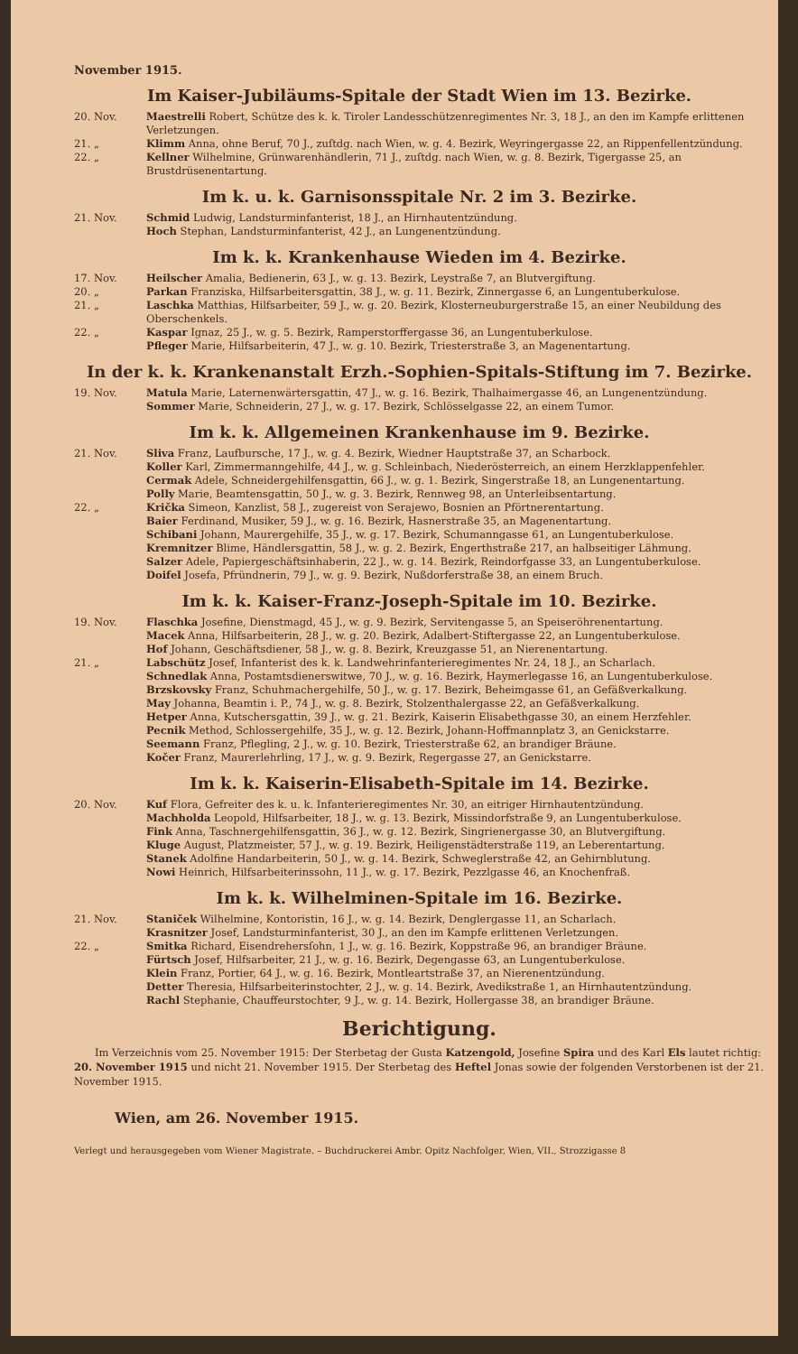November 1915.
Im Kaiser-Jubiläums-Spitale der Stadt Wien im 13. Bezirke.
20. Nov. Maestrelli Robert, Schütze des k. k. Tiroler Landesschützenregimentes Nr. 3, 18 J., an den im Kampfe erlittenen Verletzungen.
21. „ Klimm Anna, ohne Beruf, 70 J., zuſtdg. nach Wien, w. g. 4. Bezirk, Weyringergasse 22, an Rippenfellentzündung.
22. „ Kellner Wilhelmine, Grünwarenhändlerin, 71 J., zuſtdg. nach Wien, w. g. 8. Bezirk, Tigergasse 25, an Brustdrüsenentartung.
Im k. u. k. Garnisonsspitale Nr. 2 im 3. Bezirke.
21. Nov. Schmid Ludwig, Landsturminfanterist, 18 J., an Hirnhautentzündung.
Hoch Stephan, Landsturminfanterist, 42 J., an Lungenentzündung.
Im k. k. Krankenhause Wieden im 4. Bezirke.
17. Nov. Heilscher Amalia, Bedienerin, 63 J., w. g. 13. Bezirk, Leystraße 7, an Blutvergiftung.
20. „ Parkan Franziska, Hilfsarbeitersgattin, 38 J., w. g. 11. Bezirk, Zinnergasse 6, an Lungentuberkulose.
21. „ Laschka Matthias, Hilfsarbeiter, 59 J., w. g. 20. Bezirk, Klosterneuburgerstraße 15, an einer Neubildung des Oberschenkels.
22. „ Kaspar Ignaz, 25 J., w. g. 5. Bezirk, Ramperstorffergasse 36, an Lungentuberkulose.
Pfleger Marie, Hilfsarbeiterin, 47 J., w. g. 10. Bezirk, Triesterstraße 3, an Magenentartung.
In der k. k. Krankenanstalt Erzh.-Sophien-Spitals-Stiftung im 7. Bezirke.
19. Nov. Matula Marie, Laternenwärtersgattin, 47 J., w. g. 16. Bezirk, Thalhaimergasse 46, an Lungenentzündung.
Sommer Marie, Schneiderin, 27 J., w. g. 17. Bezirk, Schlösselgasse 22, an einem Tumor.
Im k. k. Allgemeinen Krankenhause im 9. Bezirke.
21. Nov. Sliva Franz, Laufbursche, 17 J., w. g. 4. Bezirk, Wiedner Hauptstraße 37, an Scharbock.
Koller Karl, Zimmermanngehilfe, 44 J., w. g. Schleinbach, Niederösterreich, an einem Herzklappenfehler.
Cermak Adele, Schneidergehilfensgattin, 66 J., w. g. 1. Bezirk, Singerstraße 18, an Lungenentartung.
Polly Marie, Beamtensgattin, 50 J., w. g. 3. Bezirk, Rennweg 98, an Unterleibsentartung.
22. „ Krička Simeon, Kanzlist, 58 J., zugereist von Serajewo, Bosnien an Pförtnerentartung.
Baier Ferdinand, Musiker, 59 J., w. g. 16. Bezirk, Hasnerstraße 35, an Magenentartung.
Schibani Johann, Maurergehilfe, 35 J., w. g. 17. Bezirk, Schumanngasse 61, an Lungentuberkulose.
Kremnitzer Blime, Händlersgattin, 58 J., w. g. 2. Bezirk, Engerthstraße 217, an halbseitiger Lähmung.
Salzer Adele, Papiergeschäftsinhaberin, 22 J., w. g. 14. Bezirk, Reindorfgasse 33, an Lungentuberkulose.
Doifel Josefa, Pfründnerin, 79 J., w. g. 9. Bezirk, Nußdorferstraße 38, an einem Bruch.
Im k. k. Kaiser-Franz-Joseph-Spitale im 10. Bezirke.
19. Nov. Flaschka Josefine, Dienstmagd, 45 J., w. g. 9. Bezirk, Servitengasse 5, an Speiseröhrenentartung.
Macek Anna, Hilfsarbeiterin, 28 J., w. g. 20. Bezirk, Adalbert-Stiftergasse 22, an Lungentuberkulose.
Hof Johann, Geschäftsdiener, 58 J., w. g. 8. Bezirk, Kreuzgasse 51, an Nierenentartung.
21. „ Labschütz Josef, Infanterist des k. k. Landwehrinfanterieregimentes Nr. 24, 18 J., an Scharlach.
Schnedlak Anna, Postamtsdienerswitwe, 70 J., w. g. 16. Bezirk, Haymerlegasse 16, an Lungentuberkulose.
Brzskovsky Franz, Schuhmachergehilfe, 50 J., w. g. 17. Bezirk, Beheimgasse 61, an Gefäßverkalkung.
May Johanna, Beamtin i. P., 74 J., w. g. 8. Bezirk, Stolzenthalergasse 22, an Gefäßverkalkung.
Hetper Anna, Kutschersgattin, 39 J., w. g. 21. Bezirk, Kaiserin Elisabethgasse 30, an einem Herzfehler.
Pecnik Method, Schlossergehilfe, 35 J., w. g. 12. Bezirk, Johann-Hoffmannplatz 3, an Genickstarre.
Seemann Franz, Pflegling, 2 J., w. g. 10. Bezirk, Triesterstraße 62, an brandiger Bräune.
Kočer Franz, Maurerlehrling, 17 J., w. g. 9. Bezirk, Regergasse 27, an Genickstarre.
Im k. k. Kaiserin-Elisabeth-Spitale im 14. Bezirke.
20. Nov. Kuf Flora, Gefreiter des k. u. k. Infanterieregimentes Nr. 30, an eitriger Hirnhautentzündung.
Machholda Leopold, Hilfsarbeiter, 18 J., w. g. 13. Bezirk, Missindorfstraße 9, an Lungentuberkulose.
Fink Anna, Taschnergehilfensgattin, 36 J., w. g. 12. Bezirk, Singriener­gasse 30, an Blutvergiftung.
Kluge August, Platzmeister, 57 J., w. g. 19. Bezirk, Heiligenstädterstraße 119, an Leberentartung.
Stanek Adolfine Handarbeiterin, 50 J., w. g. 14. Bezirk, Schweglerstraße 42, an Gehirnblutung.
Nowi Heinrich, Hilfsarbeiterinssohn, 11 J., w. g. 17. Bezirk, Pezzlgasse 46, an Knochenfraß.
Im k. k. Wilhelminen-Spitale im 16. Bezirke.
21. Nov. Staniček Wilhelmine, Kontoristin, 16 J., w. g. 14. Bezirk, Denglergasse 11, an Scharlach.
Krasnitzer Josef, Landsturminfanterist, 30 J., an den im Kampfe erlittenen Verletzungen.
22. „ Smitka Richard, Eisendrehersſohn, 1 J., w. g. 16. Bezirk, Koppstraße 96, an brandiger Bräune.
Fürtsch Josef, Hilfsarbeiter, 21 J., w. g. 16. Bezirk, Degengasse 63, an Lungentuberkulose.
Klein Franz, Portier, 64 J., w. g. 16. Bezirk, Montleartstraße 37, an Nierenentzündung.
Detter Theresia, Hilfsarbeiterinstochter, 2 J., w. g. 14. Bezirk, Avedikstraße 1, an Hirnhautentzündung.
Rachl Stephanie, Chauffeurstochter, 9 J., w. g. 14. Bezirk, Hollergasse 38, an brandiger Bräune.
Berichtigung.
  Im Verzeichnis vom 25. November 1915: Der Sterbetag der Gusta Katzengold, Josefine Spira und des Karl Els lautet richtig: 20. November 1915 und nicht 21. November 1915. Der Sterbetag des Heftel Jonas sowie der folgenden Verstorbenen ist der 21. November 1915.
Wien, am 26. November 1915.
Verlegt und herausgegeben vom Wiener Magistrate. – Buchdruckerei Ambr. Opitz Nachfolger, Wien, VII., Strozzigasse 8